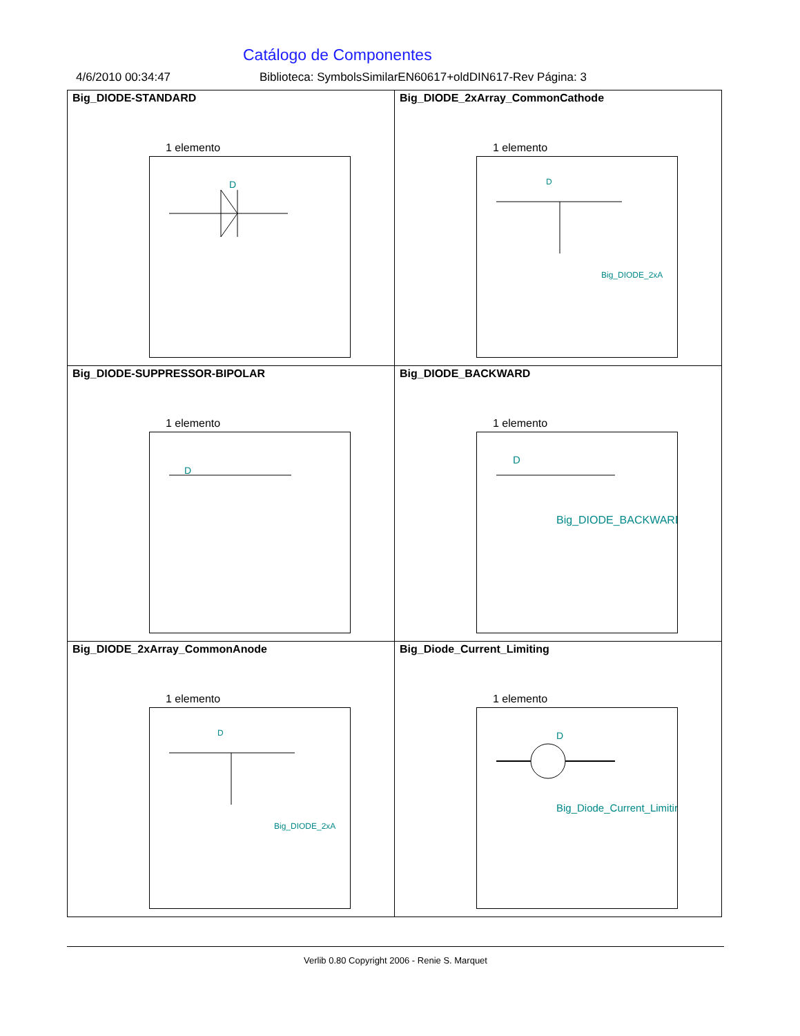Catálogo de Componentes
4/6/2010 00:34:47 Biblioteca: SymbolsSimilarEN60617+oldDIN617-Rev Página: 3
| Big_DIODE-STANDARD 1 elemento D | Big_DIODE_2xArray_CommonCathode 1 elemento D Big_DIODE_2xA |
| Big_DIODE-SUPPRESSOR-BIPOLAR 1 elemento D | Big_DIODE_BACKWARD 1 elemento D Big_DIODE_BACKWARD |
| Big_DIODE_2xArray_CommonAnode 1 elemento D Big_DIODE_2xA | Big_Diode_Current_Limiting 1 elemento D Big_Diode_Current_Limitir |
Verlib 0.80 Copyright 2006 - Renie S. Marquet